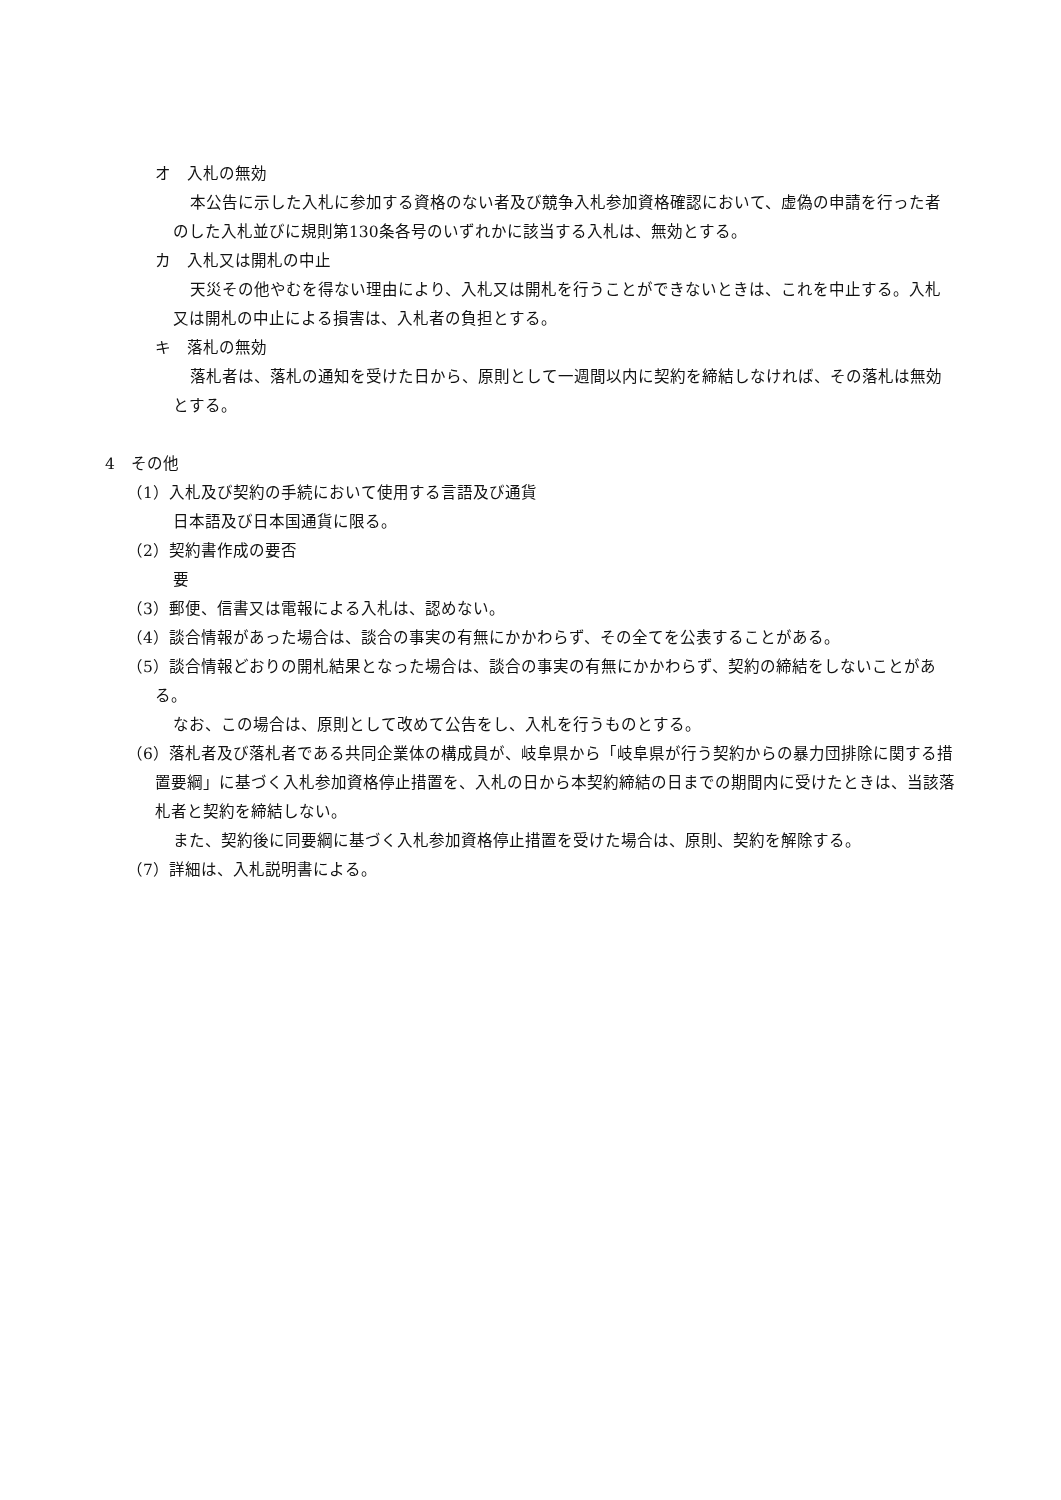オ　入札の無効
本公告に示した入札に参加する資格のない者及び競争入札参加資格確認において、虚偽の申請を行った者のした入札並びに規則第130条各号のいずれかに該当する入札は、無効とする。
カ　入札又は開札の中止
天災その他やむを得ない理由により、入札又は開札を行うことができないときは、これを中止する。入札又は開札の中止による損害は、入札者の負担とする。
キ　落札の無効
落札者は、落札の通知を受けた日から、原則として一週間以内に契約を締結しなければ、その落札は無効とする。
4　その他
（1）入札及び契約の手続において使用する言語及び通貨
日本語及び日本国通貨に限る。
（2）契約書作成の要否
要
（3）郵便、信書又は電報による入札は、認めない。
（4）談合情報があった場合は、談合の事実の有無にかかわらず、その全てを公表することがある。
（5）談合情報どおりの開札結果となった場合は、談合の事実の有無にかかわらず、契約の締結をしないことがある。
なお、この場合は、原則として改めて公告をし、入札を行うものとする。
（6）落札者及び落札者である共同企業体の構成員が、岐阜県から「岐阜県が行う契約からの暴力団排除に関する措置要綱」に基づく入札参加資格停止措置を、入札の日から本契約締結の日までの期間内に受けたときは、当該落札者と契約を締結しない。
また、契約後に同要綱に基づく入札参加資格停止措置を受けた場合は、原則、契約を解除する。
（7）詳細は、入札説明書による。